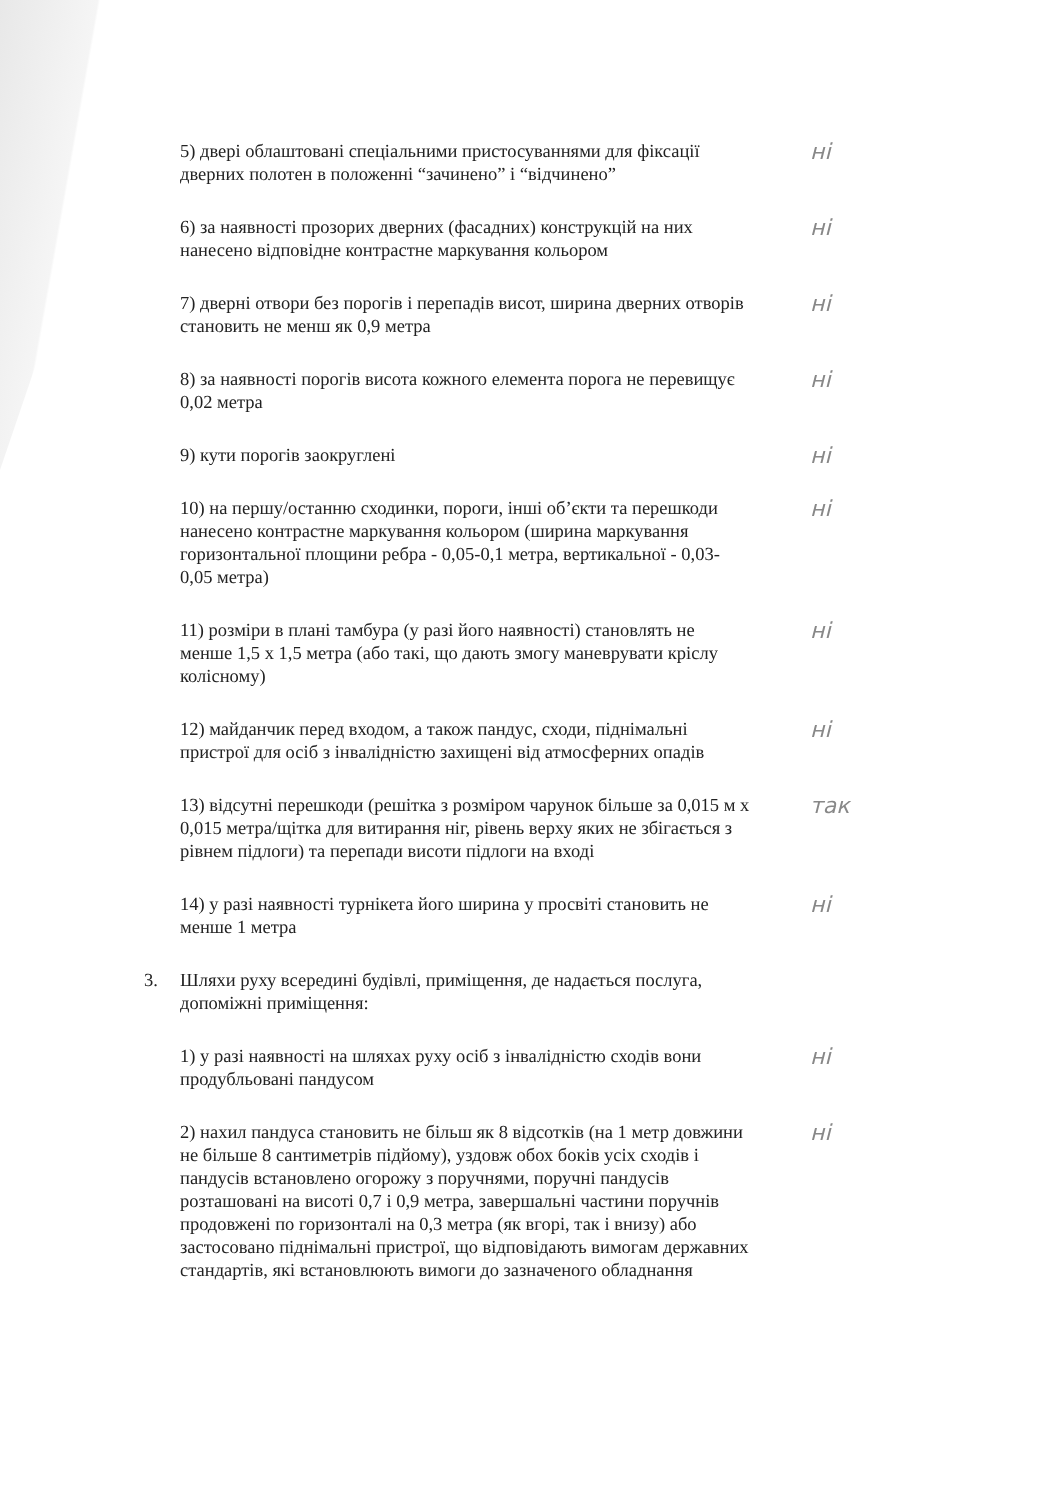5) двері облаштовані спеціальними пристосуваннями для фіксації дверних полотен в положенні “зачинено” і “відчинено”
ні
6) за наявності прозорих дверних (фасадних) конструкцій на них нанесено відповідне контрастне маркування кольором
ні
7) дверні отвори без порогів і перепадів висот, ширина дверних отворів становить не менш як 0,9 метра
ні
8) за наявності порогів висота кожного елемента порога не перевищує 0,02 метра
ні
9) кути порогів заокруглені
ні
10) на першу/останню сходинки, пороги, інші об’єкти та перешкоди нанесено контрастне маркування кольором (ширина маркування горизонтальної площини ребра - 0,05-0,1 метра, вертикальної - 0,03-0,05 метра)
ні
11) розміри в плані тамбура (у разі його наявності) становлять не менше 1,5 х 1,5 метра (або такі, що дають змогу маневрувати кріслу колісному)
ні
12) майданчик перед входом, а також пандус, сходи, піднімальні пристрої для осіб з інвалідністю захищені від атмосферних опадів
ні
13) відсутні перешкоди (решітка з розміром чарунок більше за 0,015 м х 0,015 метра/щітка для витирання ніг, рівень верху яких не збігається з рівнем підлоги) та перепади висоти підлоги на вході
так
14) у разі наявності турнікета його ширина у просвіті становить не менше 1 метра
ні
3. Шляхи руху всередині будівлі, приміщення, де надається послуга, допоміжні приміщення:
1) у разі наявності на шляхах руху осіб з інвалідністю сходів вони продубльовані пандусом
ні
2) нахил пандуса становить не більш як 8 відсотків (на 1 метр довжини не більше 8 сантиметрів підйому), уздовж обох боків усіх сходів і пандусів встановлено огорожу з поручнями, поручні пандусів розташовані на висоті 0,7 і 0,9 метра, завершальні частини поручнів продовжені по горизонталі на 0,3 метра (як вгорі, так і внизу) або застосовано піднімальні пристрої, що відповідають вимогам державних стандартів, які встановлюють вимоги до зазначеного обладнання
ні